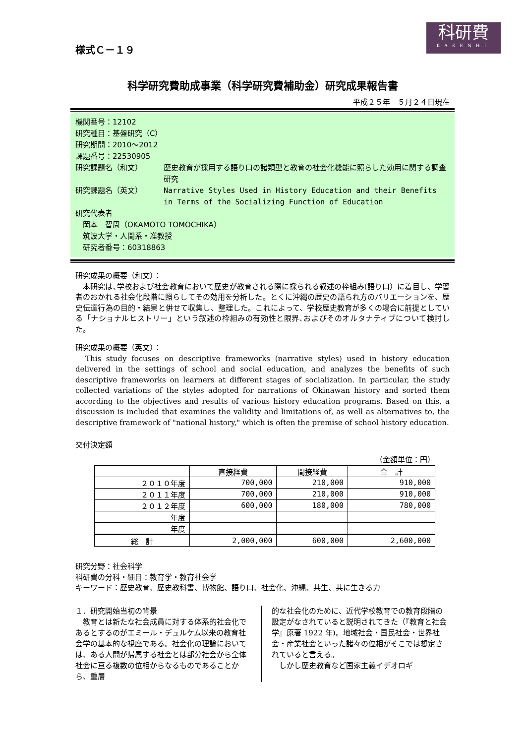科研費
KAKENHI
様式Ｃ－１９
科学研究費助成事業（科学研究費補助金）研究成果報告書
平成２５年　５月２４日現在
機関番号：12102
研究種目：基盤研究（C）
研究期間：2010～2012
課題番号：22530905
| 研究課題名（和文） | 歴史教育が採用する語り口の諸類型と教育の社会化機能に照らした効用に関する調査研究 |
| 研究課題名（英文） | Narrative Styles Used in History Education and their Benefits in Terms of the Socializing Function of Education |
研究代表者
　岡本　智周（OKAMOTO TOMOCHIKA）
　筑波大学・人間系・准教授
　研究者番号：60318863
研究成果の概要（和文）：
　本研究は､学校および社会教育において歴史が教育される際に採られる叙述の枠組み(語り口）に着目し、学習者のおかれる社会化段階に照らしてその効用を分析した。とくに沖縄の歴史の語られ方のバリエーションを、歴史伝達行為の目的・結果と併せて収集し、整理した。これによって、学校歴史教育が多くの場合に前提としている「ナショナルヒストリー」という叙述の枠組みの有効性と限界､およびそのオルタナティブについて検討した。
研究成果の概要（英文）：
　This study focuses on descriptive frameworks (narrative styles) used in history education delivered in the settings of school and social education, and analyzes the benefits of such descriptive frameworks on learners at different stages of socialization. In particular, the study collected variations of the styles adopted for narrations of Okinawan history and sorted them according to the objectives and results of various history education programs. Based on this, a discussion is included that examines the validity and limitations of, as well as alternatives to, the descriptive framework of "national history," which is often the premise of school history education.
交付決定額
（金額単位：円）
| | 直接経費 | 間接経費 | 合 計 |
| --- | --- | --- | --- |
| ２０１０年度 | 700,000 | 210,000 | 910,000 |
| ２０１１年度 | 700,000 | 210,000 | 910,000 |
| ２０１２年度 | 600,000 | 180,000 | 780,000 |
| 年度 | | | |
| 年度 | | | |
| 総 計 | 2,000,000 | 600,000 | 2,600,000 |
研究分野：社会科学
科研費の分科・細目：教育学・教育社会学
キーワード：歴史教育、歴史教科書、博物館、語り口、社会化、沖縄、共生、共に生きる力
１．研究開始当初の背景
　教育とは新たな社会成員に対する体系的社会化であるとするのがエミール・デュルケム以来の教育社会学の基本的な視座である。社会化の理論においては、ある人間が帰属する社会とは部分社会から全体社会に亘る複数の位相からなるものであることから、重層
的な社会化のために、近代学校教育での教育段階の設定がなされていると説明されてきた（『教育と社会学』原著 1922 年)。地域社会・国民社会・世界社会・産業社会といった諸々の位相がそこでは想定されていると言える。
　しかし歴史教育など国家主義イデオロギ